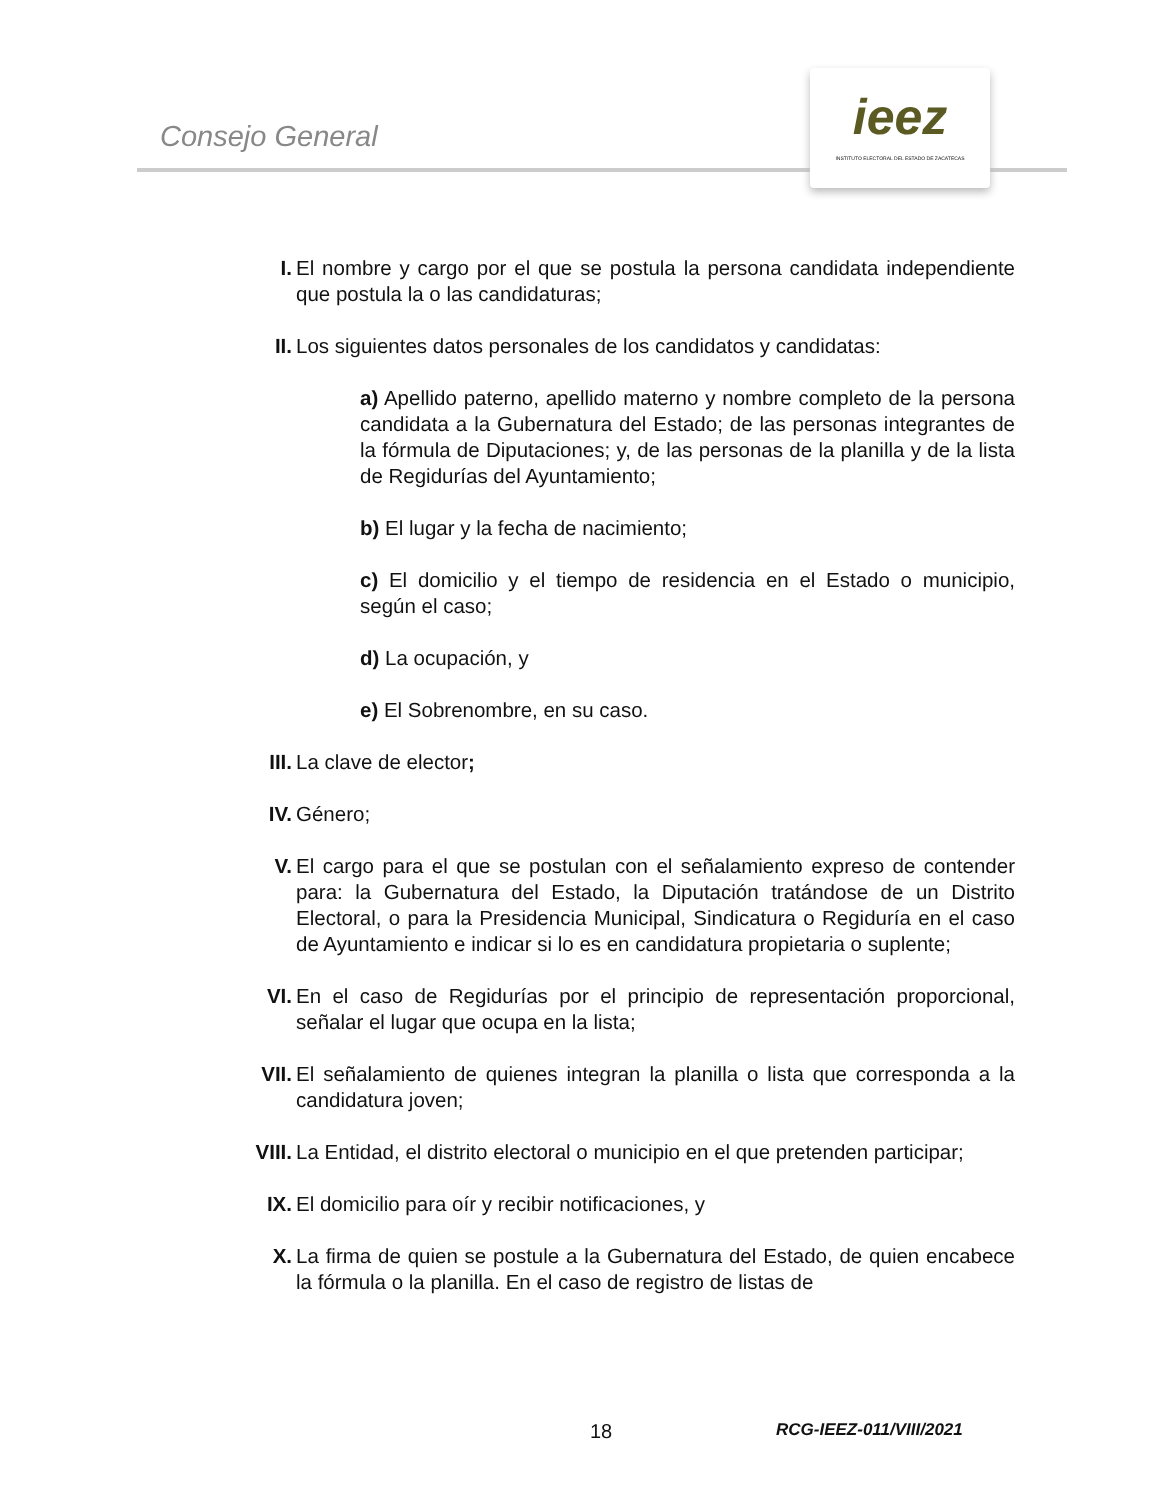Consejo General
ieez
INSTITUTO ELECTORAL DEL ESTADO DE ZACATECAS
I. El nombre y cargo por el que se postula la persona candidata independiente que postula la o las candidaturas;
II. Los siguientes datos personales de los candidatos y candidatas:
a) Apellido paterno, apellido materno y nombre completo de la persona candidata a la Gubernatura del Estado; de las personas integrantes de la fórmula de Diputaciones; y, de las personas de la planilla y de la lista de Regidurías del Ayuntamiento;
b) El lugar y la fecha de nacimiento;
c) El domicilio y el tiempo de residencia en el Estado o municipio, según el caso;
d) La ocupación, y
e) El Sobrenombre, en su caso.
III. La clave de elector;
IV. Género;
V. El cargo para el que se postulan con el señalamiento expreso de contender para: la Gubernatura del Estado, la Diputación tratándose de un Distrito Electoral, o para la Presidencia Municipal, Sindicatura o Regiduría en el caso de Ayuntamiento e indicar si lo es en candidatura propietaria o suplente;
VI. En el caso de Regidurías por el principio de representación proporcional, señalar el lugar que ocupa en la lista;
VII. El señalamiento de quienes integran la planilla o lista que corresponda a la candidatura joven;
VIII. La Entidad, el distrito electoral o municipio en el que pretenden participar;
IX. El domicilio para oír y recibir notificaciones, y
X. La firma de quien se postule a la Gubernatura del Estado, de quien encabece la fórmula o la planilla. En el caso de registro de listas de
18 RCG-IEEZ-011/VIII/2021